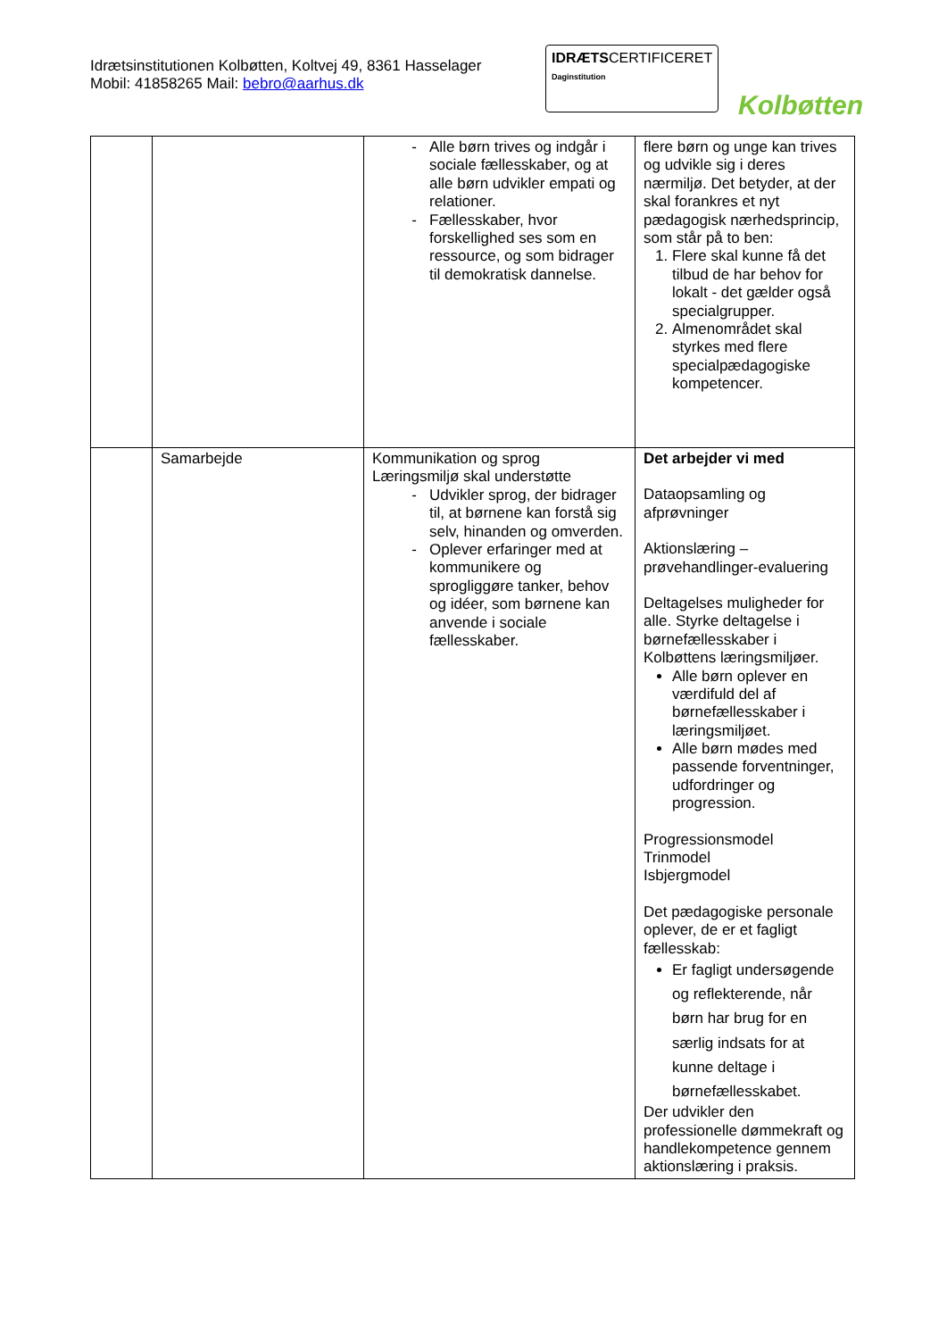Idrætsinstitutionen Kolbøtten, Koltvej 49, 8361 Hasselager
Mobil: 41858265 Mail: bebro@aarhus.dk
IDRÆTSCERTIFICERET
Daginstitution
Kolbøtten
| | | Alle børn trives og indgår i sociale fællesskaber, og at alle børn udvikler empati og relationer. Fællesskaber, hvor forskellighed ses som en ressource, og som bidrager til demokratisk dannelse. | flere børn og unge kan trives og udvikle sig i deres nærmiljø. Det betyder, at der skal forankres et nyt pædagogisk nærhedsprincip, som står på to ben: 1. Flere skal kunne få det tilbud de har behov for lokalt - det gælder også specialgrupper. 2. Almenområdet skal styrkes med flere specialpædagogiske kompetencer. |
| | Samarbejde | Kommunikation og sprog Læringsmiljø skal understøtte Udvikler sprog, der bidrager til, at børnene kan forstå sig selv, hinanden og omverden. Oplever erfaringer med at kommunikere og sprogliggøre tanker, behov og idéer, som børnene kan anvende i sociale fællesskaber. | Det arbejder vi med Dataopsamling og afprøvninger Aktionslæring – prøvehandlinger-evaluering Deltagelses muligheder for alle. Styrke deltagelse i børnefællesskaber i Kolbøttens læringsmiljøer. Alle børn oplever en værdifuld del af børnefællesskaber i læringsmiljøet. Alle børn mødes med passende forventninger, udfordringer og progression. Progressionsmodel Trinmodel Isbjergmodel Det pædagogiske personale oplever, de er et fagligt fællesskab: Er fagligt undersøgende og reflekterende, når børn har brug for en særlig indsats for at kunne deltage i børnefællesskabet. Der udvikler den professionelle dømmekraft og handlekompetence gennem aktionslæring i praksis. |